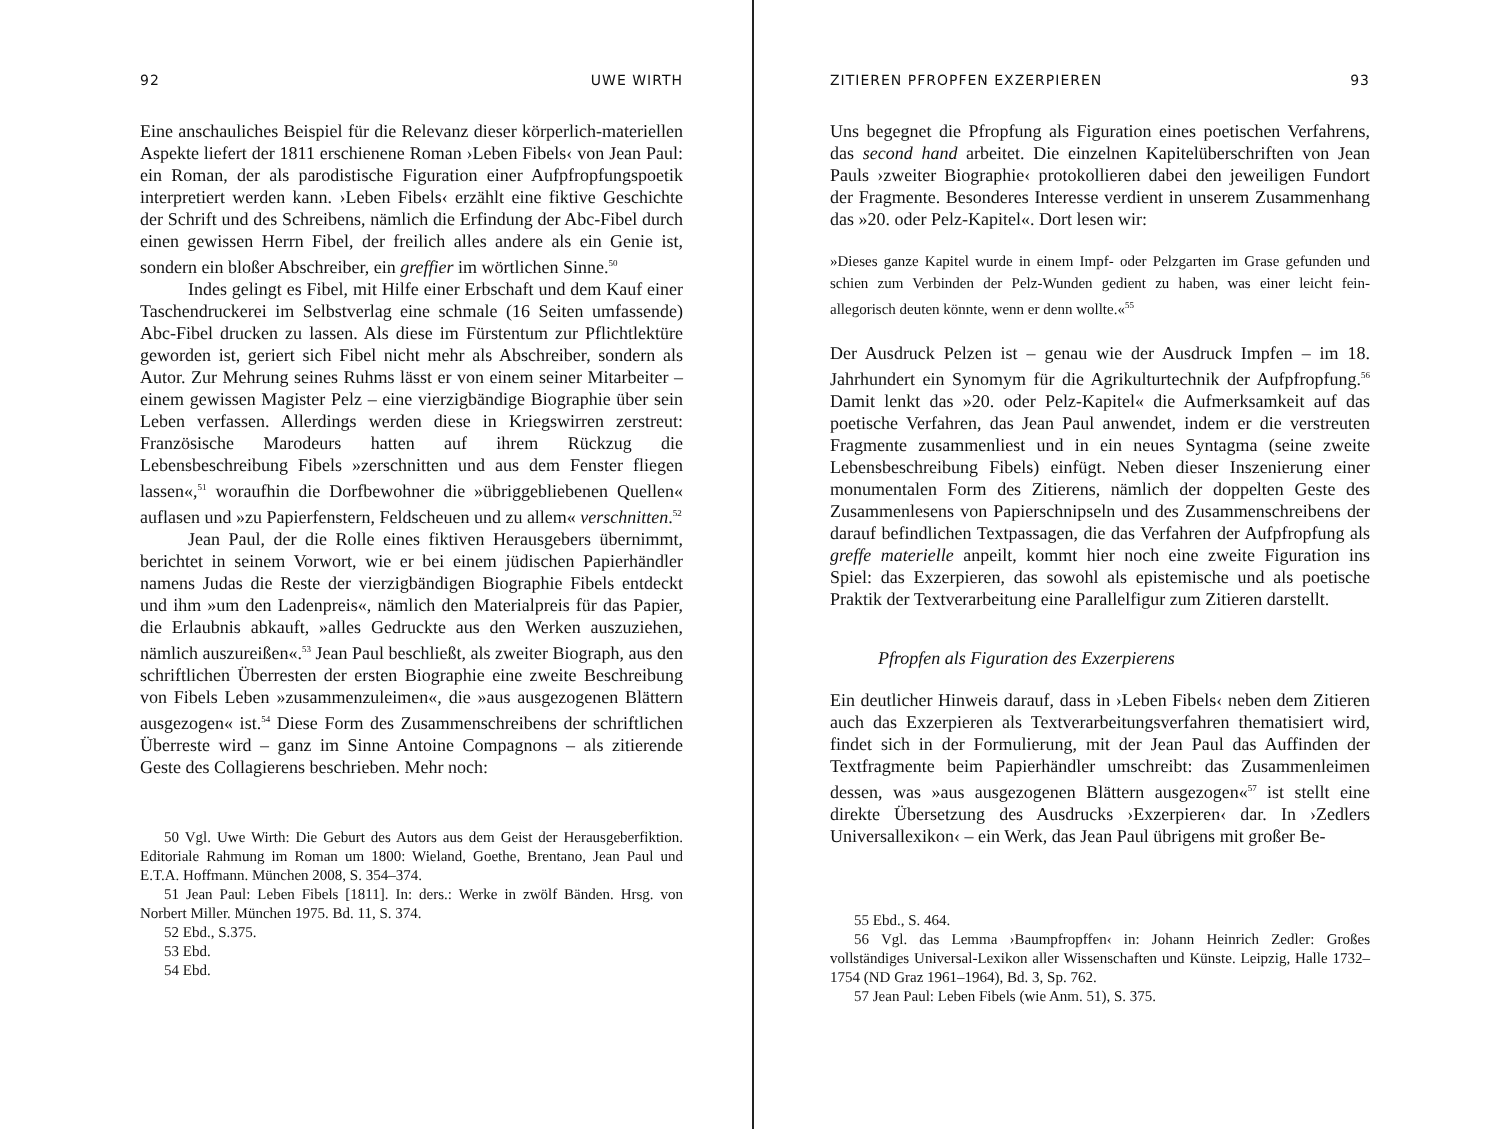92 UWE WIRTH
Eine anschauliches Beispiel für die Relevanz dieser körperlich-materiellen Aspekte liefert der 1811 erschienene Roman ›Leben Fibels‹ von Jean Paul: ein Roman, der als parodistische Figuration einer Aufpfropfungspoetik interpretiert werden kann. ›Leben Fibels‹ erzählt eine fiktive Geschichte der Schrift und des Schreibens, nämlich die Erfindung der Abc-Fibel durch einen gewissen Herrn Fibel, der freilich alles andere als ein Genie ist, sondern ein bloßer Abschreiber, ein greffier im wörtlichen Sinne.<sup>50</sup>
Indes gelingt es Fibel, mit Hilfe einer Erbschaft und dem Kauf einer Taschendruckerei im Selbstverlag eine schmale (16 Seiten umfassende) Abc-Fibel drucken zu lassen. Als diese im Fürstentum zur Pflichtlektüre geworden ist, geriert sich Fibel nicht mehr als Abschreiber, sondern als Autor. Zur Mehrung seines Ruhms lässt er von einem seiner Mitarbeiter – einem gewissen Magister Pelz – eine vierzigbändige Biographie über sein Leben verfassen. Allerdings werden diese in Kriegswirren zerstreut: Französische Marodeurs hatten auf ihrem Rückzug die Lebensbeschreibung Fibels »zerschnitten und aus dem Fenster fliegen lassen«,<sup>51</sup> woraufhin die Dorfbewohner die »übriggebliebenen Quellen« auflasen und »zu Papierfenstern, Feldscheuen und zu allem« verschnitten.<sup>52</sup>
Jean Paul, der die Rolle eines fiktiven Herausgebers übernimmt, berichtet in seinem Vorwort, wie er bei einem jüdischen Papierhändler namens Judas die Reste der vierzigbändigen Biographie Fibels entdeckt und ihm »um den Ladenpreis«, nämlich den Materialpreis für das Papier, die Erlaubnis abkauft, »alles Gedruckte aus den Werken auszuziehen, nämlich auszureißen«.<sup>53</sup> Jean Paul beschließt, als zweiter Biograph, aus den schriftlichen Überresten der ersten Biographie eine zweite Beschreibung von Fibels Leben »zusammenzuleimen«, die »aus ausgezogenen Blättern ausgezogen« ist.<sup>54</sup> Diese Form des Zusammenschreibens der schriftlichen Überreste wird – ganz im Sinne Antoine Compagnons – als zitierende Geste des Collagierens beschrieben. Mehr noch:
50 Vgl. Uwe Wirth: Die Geburt des Autors aus dem Geist der Herausgeberfiktion. Editoriale Rahmung im Roman um 1800: Wieland, Goethe, Brentano, Jean Paul und E.T.A. Hoffmann. München 2008, S. 354–374.
51 Jean Paul: Leben Fibels [1811]. In: ders.: Werke in zwölf Bänden. Hrsg. von Norbert Miller. München 1975. Bd. 11, S. 374.
52 Ebd., S.375.
53 Ebd.
54 Ebd.
ZITIEREN PFROPFEN EXZERPIEREN 93
Uns begegnet die Pfropfung als Figuration eines poetischen Verfahrens, das second hand arbeitet. Die einzelnen Kapitelüberschriften von Jean Pauls ›zweiter Biographie‹ protokollieren dabei den jeweiligen Fundort der Fragmente. Besonderes Interesse verdient in unserem Zusammenhang das »20. oder Pelz-Kapitel«. Dort lesen wir:
»Dieses ganze Kapitel wurde in einem Impf- oder Pelzgarten im Grase gefunden und schien zum Verbinden der Pelz-Wunden gedient zu haben, was einer leicht fein-allegorisch deuten könnte, wenn er denn wollte.«<sup>55</sup>
Der Ausdruck Pelzen ist – genau wie der Ausdruck Impfen – im 18. Jahrhundert ein Synomym für die Agrikulturtechnik der Aufpfropfung.<sup>56</sup> Damit lenkt das »20. oder Pelz-Kapitel« die Aufmerksamkeit auf das poetische Verfahren, das Jean Paul anwendet, indem er die verstreuten Fragmente zusammenliest und in ein neues Syntagma (seine zweite Lebensbeschreibung Fibels) einfügt. Neben dieser Inszenierung einer monumentalen Form des Zitierens, nämlich der doppelten Geste des Zusammenlesens von Papierschnipseln und des Zusammenschreibens der darauf befindlichen Textpassagen, die das Verfahren der Aufpfropfung als greffe materielle anpeilt, kommt hier noch eine zweite Figuration ins Spiel: das Exzerpieren, das sowohl als epistemische und als poetische Praktik der Textverarbeitung eine Parallelfigur zum Zitieren darstellt.
Pfropfen als Figuration des Exzerpierens
Ein deutlicher Hinweis darauf, dass in ›Leben Fibels‹ neben dem Zitieren auch das Exzerpieren als Textverarbeitungsverfahren thematisiert wird, findet sich in der Formulierung, mit der Jean Paul das Auffinden der Textfragmente beim Papierhändler umschreibt: das Zusammenleimen dessen, was »aus ausgezogenen Blättern ausgezogen«<sup>57</sup> ist stellt eine direkte Übersetzung des Ausdrucks ›Exzerpieren‹ dar. In ›Zedlers Universallexikon‹ – ein Werk, das Jean Paul übrigens mit großer Be-
55 Ebd., S. 464.
56 Vgl. das Lemma ›Baumpfropffen‹ in: Johann Heinrich Zedler: Großes vollständiges Universal-Lexikon aller Wissenschaften und Künste. Leipzig, Halle 1732–1754 (ND Graz 1961–1964), Bd. 3, Sp. 762.
57 Jean Paul: Leben Fibels (wie Anm. 51), S. 375.